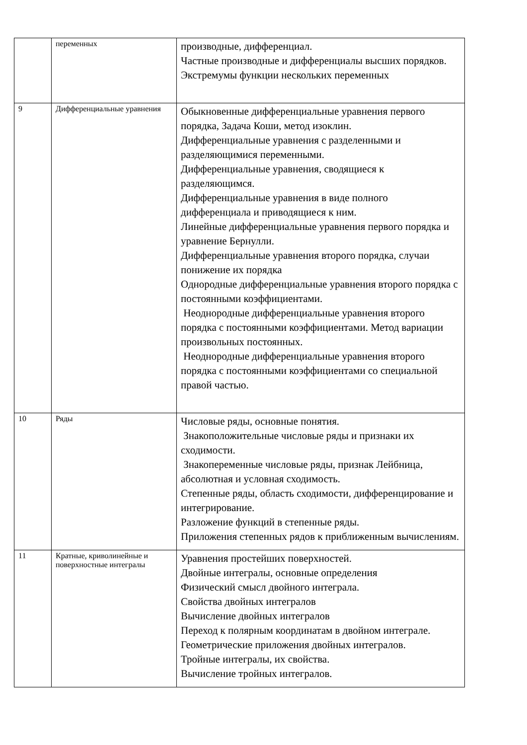| | переменных | производные, дифференциал. Частные производные и дифференциалы высших порядков. Экстремумы функции нескольких переменных |
| 9 | Дифференциальные уравнения | Обыкновенные дифференциальные уравнения первого порядка, Задача Коши, метод изоклин. Дифференциальные уравнения с разделенными и разделяющимися переменными. Дифференциальные уравнения, сводящиеся к разделяющимся. Дифференциальные уравнения в виде полного дифференциала и приводящиеся к ним. Линейные дифференциальные уравнения первого порядка и уравнение Бернулли. Дифференциальные уравнения второго порядка, случаи понижение их порядка Однородные дифференциальные уравнения второго порядка с постоянными коэффициентами. Неоднородные дифференциальные уравнения второго порядка с постоянными коэффициентами. Метод вариации произвольных постоянных. Неоднородные дифференциальные уравнения второго порядка с постоянными коэффициентами со специальной правой частью. |
| 10 | Ряды | Числовые ряды, основные понятия. Знакоположительные числовые ряды и признаки их сходимости. Знакопеременные числовые ряды, признак Лейбница, абсолютная и условная сходимость. Степенные ряды, область сходимости, дифференцирование и интегрирование. Разложение функций в степенные ряды. Приложения степенных рядов к приближенным вычислениям. |
| 11 | Кратные, криволинейные и поверхностные интегралы | Уравнения простейших поверхностей. Двойные интегралы, основные определения Физический смысл двойного интеграла. Свойства двойных интегралов Вычисление двойных интегралов Переход к полярным координатам в двойном интеграле. Геометрические приложения двойных интегралов. Тройные интегралы, их свойства. Вычисление тройных интегралов. |